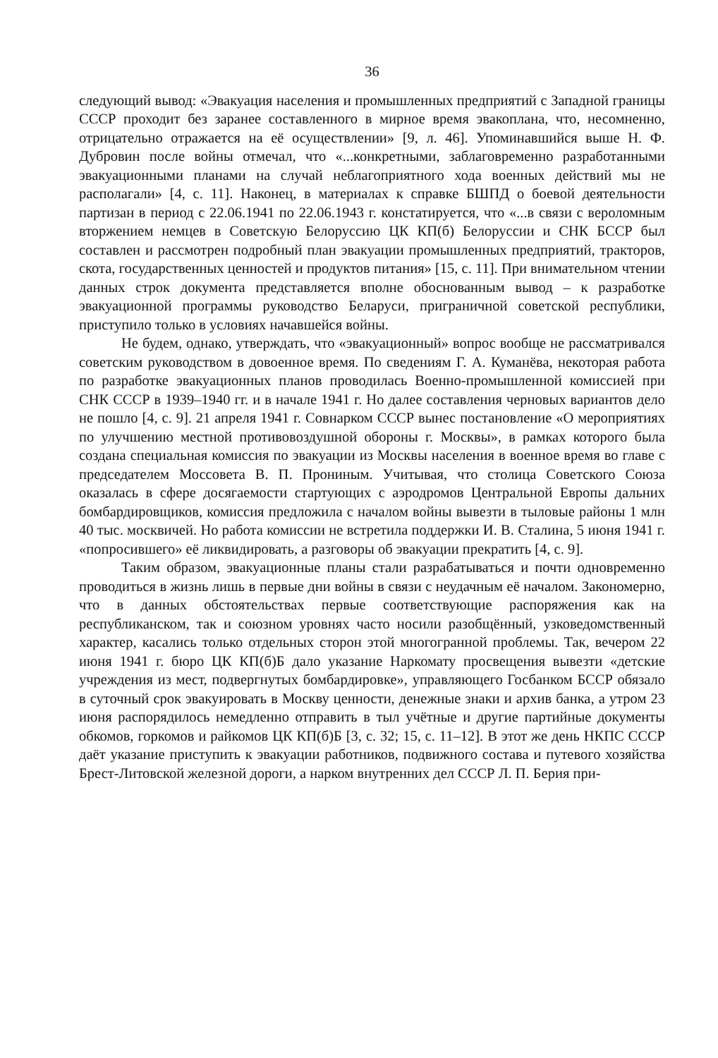36
следующий вывод: «Эвакуация населения и промышленных предприятий с Западной границы СССР проходит без заранее составленного в мирное время эвакоплана, что, несомненно, отрицательно отражается на её осуществлении» [9, л. 46]. Упоминавшийся выше Н. Ф. Дубровин после войны отмечал, что «...конкретными, заблаговременно разработанными эвакуационными планами на случай неблагоприятного хода военных действий мы не располагали» [4, с. 11]. Наконец, в материалах к справке БШПД о боевой деятельности партизан в период с 22.06.1941 по 22.06.1943 г. констатируется, что «...в связи с вероломным вторжением немцев в Советскую Белоруссию ЦК КП(б) Белоруссии и СНК БССР был составлен и рассмотрен подробный план эвакуации промышленных предприятий, тракторов, скота, государственных ценностей и продуктов питания» [15, с. 11]. При внимательном чтении данных строк документа представляется вполне обоснованным вывод – к разработке эвакуационной программы руководство Беларуси, приграничной советской республики, приступило только в условиях начавшейся войны.
Не будем, однако, утверждать, что «эвакуационный» вопрос вообще не рассматривался советским руководством в довоенное время. По сведениям Г. А. Куманёва, некоторая работа по разработке эвакуационных планов проводилась Военно-промышленной комиссией при СНК СССР в 1939–1940 гг. и в начале 1941 г. Но далее составления черновых вариантов дело не пошло [4, с. 9]. 21 апреля 1941 г. Совнарком СССР вынес постановление «О мероприятиях по улучшению местной противовоздушной обороны г. Москвы», в рамках которого была создана специальная комиссия по эвакуации из Москвы населения в военное время во главе с председателем Моссовета В. П. Прониным. Учитывая, что столица Советского Союза оказалась в сфере досягаемости стартующих с аэродромов Центральной Европы дальних бомбардировщиков, комиссия предложила с началом войны вывезти в тыловые районы 1 млн 40 тыс. москвичей. Но работа комиссии не встретила поддержки И. В. Сталина, 5 июня 1941 г. «попросившего» её ликвидировать, а разговоры об эвакуации прекратить [4, с. 9].
Таким образом, эвакуационные планы стали разрабатываться и почти одновременно проводиться в жизнь лишь в первые дни войны в связи с неудачным её началом. Закономерно, что в данных обстоятельствах первые соответствующие распоряжения как на республиканском, так и союзном уровнях часто носили разобщённый, узковедомственный характер, касались только отдельных сторон этой многогранной проблемы. Так, вечером 22 июня 1941 г. бюро ЦК КП(б)Б дало указание Наркомату просвещения вывезти «детские учреждения из мест, подвергнутых бомбардировке», управляющего Госбанком БССР обязало в суточный срок эвакуировать в Москву ценности, денежные знаки и архив банка, а утром 23 июня распорядилось немедленно отправить в тыл учётные и другие партийные документы обкомов, горкомов и райкомов ЦК КП(б)Б [3, с. 32; 15, с. 11–12]. В этот же день НКПС СССР даёт указание приступить к эвакуации работников, подвижного состава и путевого хозяйства Брест-Литовской железной дороги, а нарком внутренних дел СССР Л. П. Берия при-